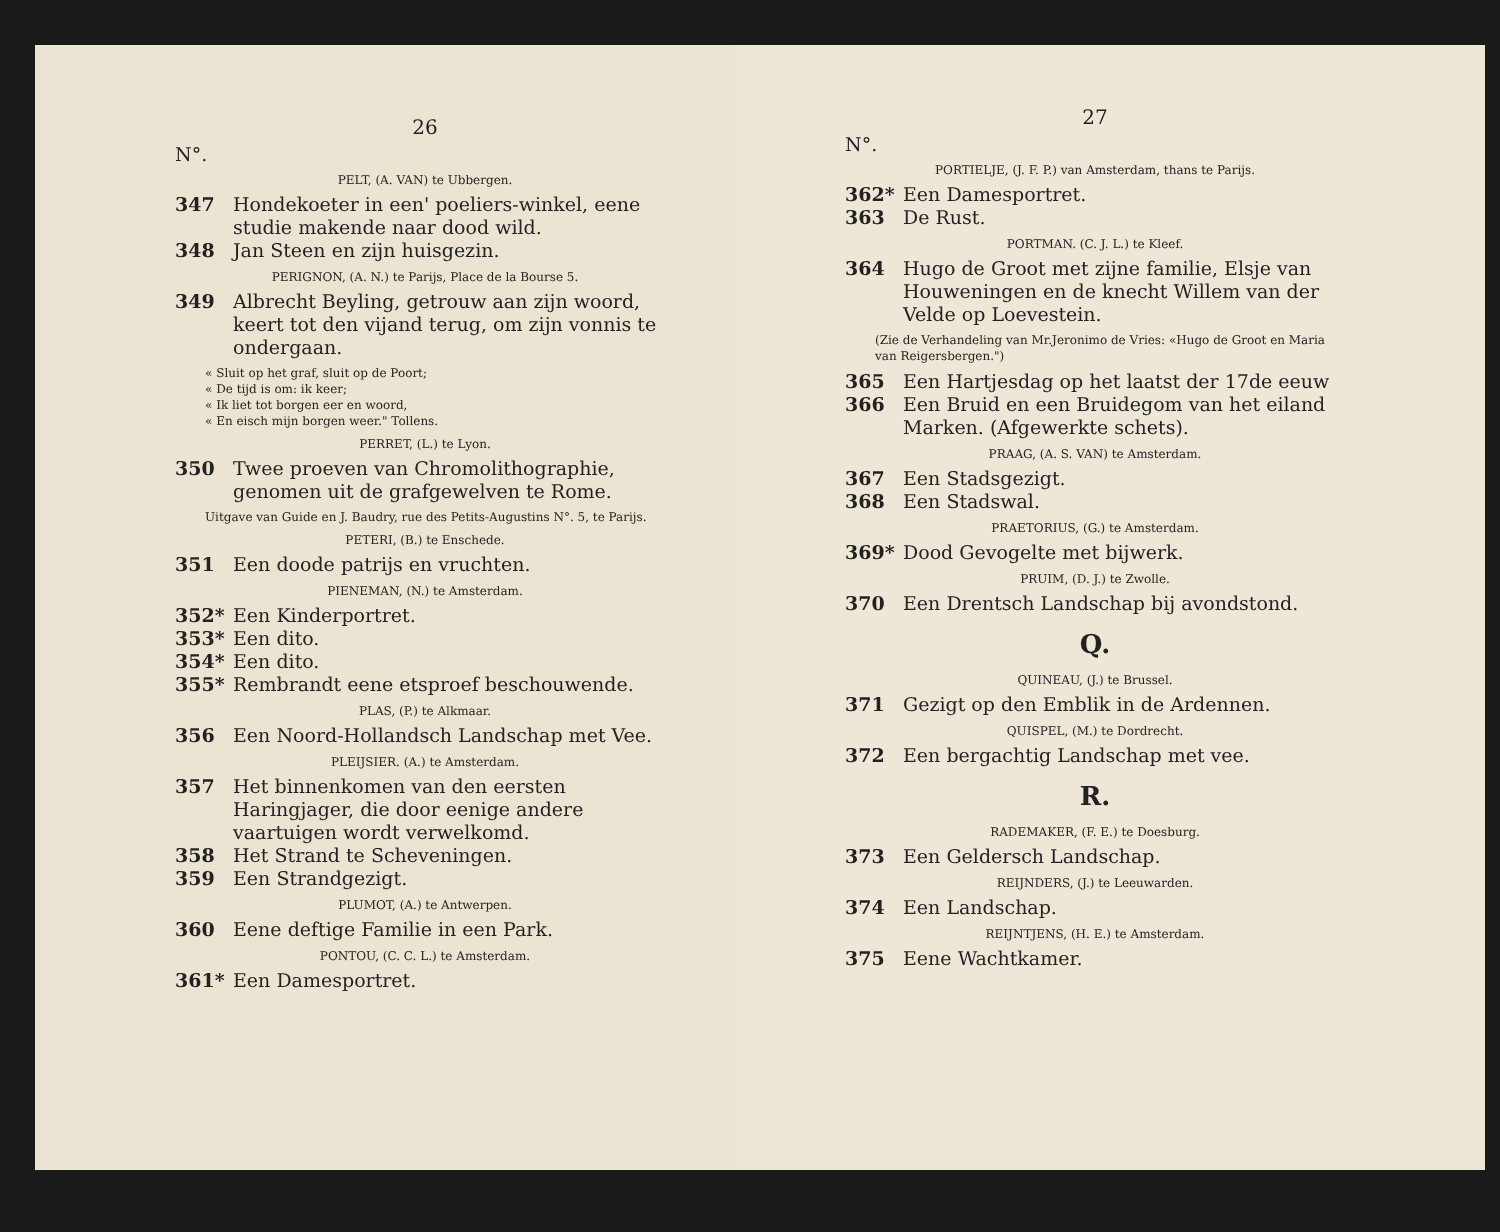26
N°.
PELT, (A. VAN) te Ubbergen.
347 Hondekoeter in een' poeliers-winkel, eene studie makende naar dood wild.
348 Jan Steen en zijn huisgezin.
PERIGNON, (A. N.) te Parijs, Place de la Bourse 5.
349 Albrecht Beyling, getrouw aan zijn woord, keert tot den vijand terug, om zijn vonnis te ondergaan.
« Sluit op het graf, sluit op de Poort;
« De tijd is om: ik keer;
« Ik liet tot borgen eer en woord,
« En eisch mijn borgen weer." Tollens.
PERRET, (L.) te Lyon.
350 Twee proeven van Chromolithographie, genomen uit de grafgewelven te Rome.
Uitgave van Guide en J. Baudry, rue des Petits-Augustins N°. 5, te Parijs.
PETERI, (B.) te Enschede.
351 Een doode patrijs en vruchten.
PIENEMAN, (N.) te Amsterdam.
352* Een Kinderportret.
353* Een dito.
354* Een dito.
355* Rembrandt eene etsproef beschouwende.
PLAS, (P.) te Alkmaar.
356 Een Noord-Hollandsch Landschap met Vee.
PLEIJSIER. (A.) te Amsterdam.
357 Het binnenkomen van den eersten Haringjager, die door eenige andere vaartuigen wordt verwelkomd.
358 Het Strand te Scheveningen.
359 Een Strandgezigt.
PLUMOT, (A.) te Antwerpen.
360 Eene deftige Familie in een Park.
PONTOU, (C. C. L.) te Amsterdam.
361* Een Damesportret.
27
N°.
PORTIELJE, (J. F. P.) van Amsterdam, thans te Parijs.
362* Een Damesportret.
363 De Rust.
PORTMAN. (C. J. L.) te Kleef.
364 Hugo de Groot met zijne familie, Elsje van Houweningen en de knecht Willem van der Velde op Loevestein.
(Zie de Verhandeling van Mr.Jeronimo de Vries: «Hugo de Groot en Maria van Reigersbergen.")
365 Een Hartjesdag op het laatst der 17de eeuw
366 Een Bruid en een Bruidegom van het eiland Marken. (Afgewerkte schets).
PRAAG, (A. S. VAN) te Amsterdam.
367 Een Stadsgezigt.
368 Een Stadswal.
PRAETORIUS, (G.) te Amsterdam.
369* Dood Gevogelte met bijwerk.
PRUIM, (D. J.) te Zwolle.
370 Een Drentsch Landschap bij avondstond.
Q.
QUINEAU, (J.) te Brussel.
371 Gezigt op den Emblik in de Ardennen.
QUISPEL, (M.) te Dordrecht.
372 Een bergachtig Landschap met vee.
R.
RADEMAKER, (F. E.) te Doesburg.
373 Een Geldersch Landschap.
REIJNDERS, (J.) te Leeuwarden.
374 Een Landschap.
REIJNTJENS, (H. E.) te Amsterdam.
375 Eene Wachtkamer.